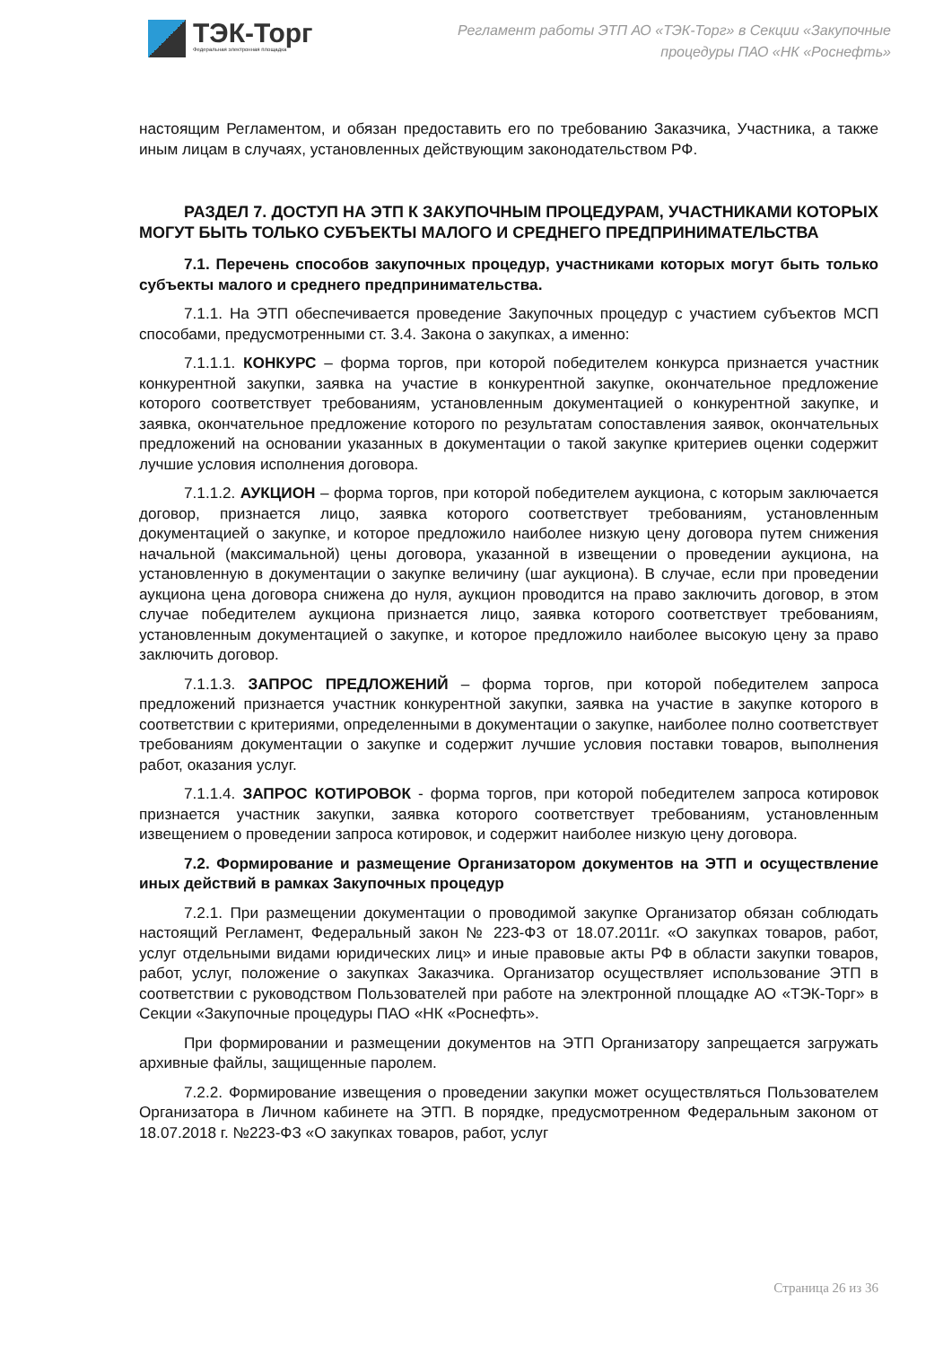ТЭК-Торг
Федеральная электронная площадка
Регламент работы ЭТП АО «ТЭК-Торг» в Секции «Закупочные
процедуры ПАО «НК «Роснефть»
настоящим Регламентом, и обязан предоставить его по требованию Заказчика, Участника, а также иным лицам в случаях, установленных действующим законодательством РФ.
РАЗДЕЛ 7. ДОСТУП НА ЭТП К ЗАКУПОЧНЫМ ПРОЦЕДУРАМ, УЧАСТНИКАМИ КОТОРЫХ МОГУТ БЫТЬ ТОЛЬКО СУБЪЕКТЫ МАЛОГО И СРЕДНЕГО ПРЕДПРИНИМАТЕЛЬСТВА
7.1. Перечень способов закупочных процедур, участниками которых могут быть только субъекты малого и среднего предпринимательства.
7.1.1. На ЭТП обеспечивается проведение Закупочных процедур с участием субъектов МСП способами, предусмотренными ст. 3.4. Закона о закупках, а именно:
7.1.1.1. КОНКУРС – форма торгов, при которой победителем конкурса признается участник конкурентной закупки, заявка на участие в конкурентной закупке, окончательное предложение которого соответствует требованиям, установленным документацией о конкурентной закупке, и заявка, окончательное предложение которого по результатам сопоставления заявок, окончательных предложений на основании указанных в документации о такой закупке критериев оценки содержит лучшие условия исполнения договора.
7.1.1.2. АУКЦИОН – форма торгов, при которой победителем аукциона, с которым заключается договор, признается лицо, заявка которого соответствует требованиям, установленным документацией о закупке, и которое предложило наиболее низкую цену договора путем снижения начальной (максимальной) цены договора, указанной в извещении о проведении аукциона, на установленную в документации о закупке величину (шаг аукциона). В случае, если при проведении аукциона цена договора снижена до нуля, аукцион проводится на право заключить договор, в этом случае победителем аукциона признается лицо, заявка которого соответствует требованиям, установленным документацией о закупке, и которое предложило наиболее высокую цену за право заключить договор.
7.1.1.3. ЗАПРОС ПРЕДЛОЖЕНИЙ – форма торгов, при которой победителем запроса предложений признается участник конкурентной закупки, заявка на участие в закупке которого в соответствии с критериями, определенными в документации о закупке, наиболее полно соответствует требованиям документации о закупке и содержит лучшие условия поставки товаров, выполнения работ, оказания услуг.
7.1.1.4. ЗАПРОС КОТИРОВОК - форма торгов, при которой победителем запроса котировок признается участник закупки, заявка которого соответствует требованиям, установленным извещением о проведении запроса котировок, и содержит наиболее низкую цену договора.
7.2. Формирование и размещение Организатором документов на ЭТП и осуществление иных действий в рамках Закупочных процедур
7.2.1. При размещении документации о проводимой закупке Организатор обязан соблюдать настоящий Регламент, Федеральный закон № 223-ФЗ от 18.07.2011г. «О закупках товаров, работ, услуг отдельными видами юридических лиц» и иные правовые акты РФ в области закупки товаров, работ, услуг, положение о закупках Заказчика. Организатор осуществляет использование ЭТП в соответствии с руководством Пользователей при работе на электронной площадке АО «ТЭК-Торг» в Секции «Закупочные процедуры ПАО «НК «Роснефть».
При формировании и размещении документов на ЭТП Организатору запрещается загружать архивные файлы, защищенные паролем.
7.2.2. Формирование извещения о проведении закупки может осуществляться Пользователем Организатора в Личном кабинете на ЭТП. В порядке, предусмотренном Федеральным законом от 18.07.2018 г. №223-ФЗ «О закупках товаров, работ, услуг
Страница 26 из 36